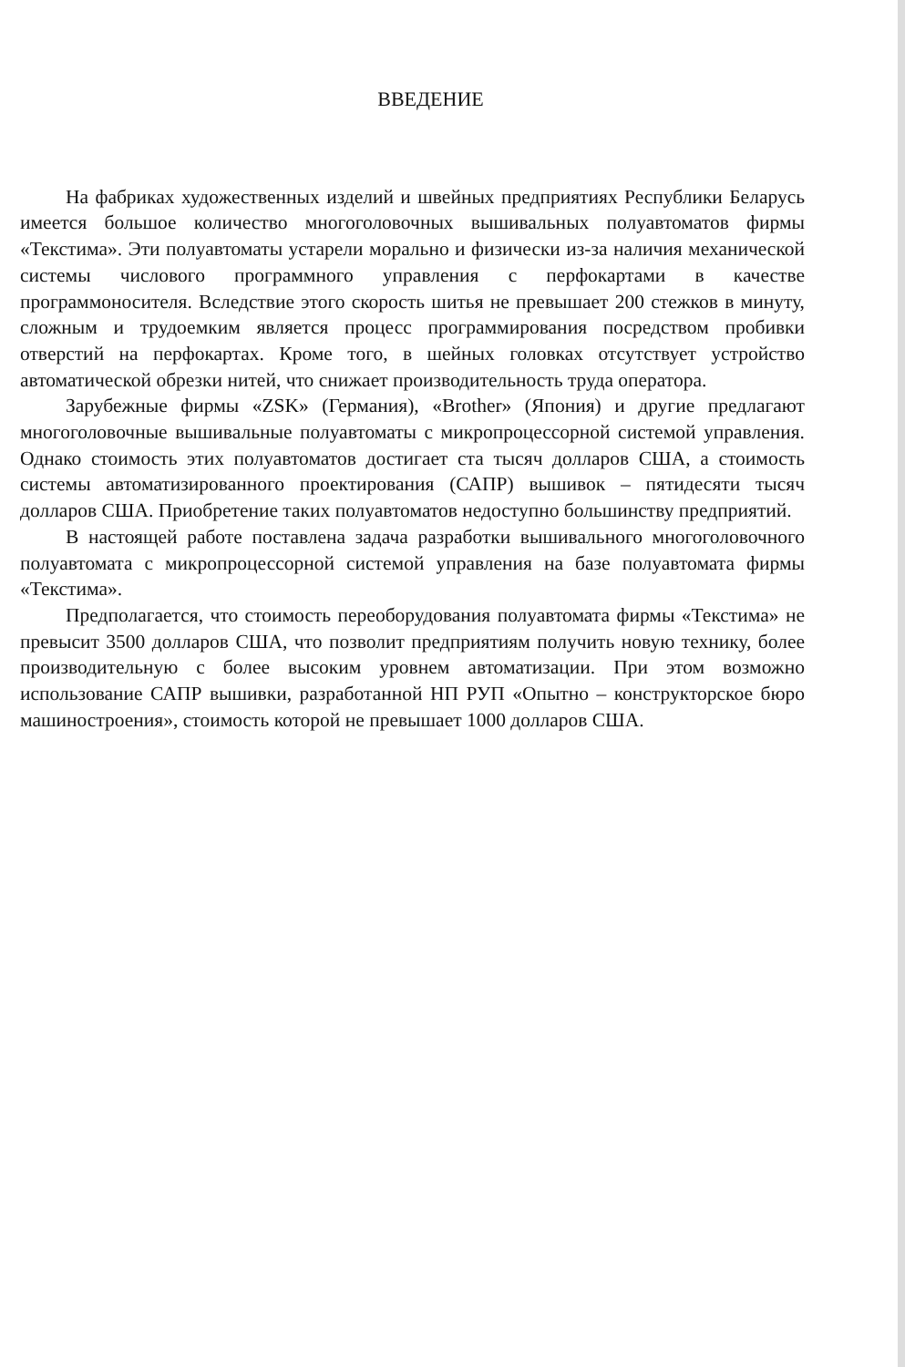ВВЕДЕНИЕ
На фабриках художественных изделий и швейных предприятиях Республики Беларусь имеется большое количество многоголовочных вышивальных полуавтоматов фирмы «Текстима». Эти полуавтоматы устарели морально и физически из-за наличия механической системы числового программного управления с перфокартами в качестве программоносителя. Вследствие этого скорость шитья не превышает 200 стежков в минуту, сложным и трудоемким является процесс программирования посредством пробивки отверстий на перфокартах. Кроме того, в шейных головках отсутствует устройство автоматической обрезки нитей, что снижает производительность труда оператора.
Зарубежные фирмы «ZSK» (Германия), «Brother» (Япония) и другие предлагают многоголовочные вышивальные полуавтоматы с микропроцессорной системой управления. Однако стоимость этих полуавтоматов достигает ста тысяч долларов США, а стоимость системы автоматизированного проектирования (САПР) вышивок – пятидесяти тысяч долларов США. Приобретение таких полуавтоматов недоступно большинству предприятий.
В настоящей работе поставлена задача разработки вышивального многоголовочного полуавтомата с микропроцессорной системой управления на базе полуавтомата фирмы «Текстима».
Предполагается, что стоимость переоборудования полуавтомата фирмы «Текстима» не превысит 3500 долларов США, что позволит предприятиям получить новую технику, более производительную с более высоким уровнем автоматизации. При этом возможно использование САПР вышивки, разработанной НП РУП «Опытно – конструкторское бюро машиностроения», стоимость которой не превышает 1000 долларов США.